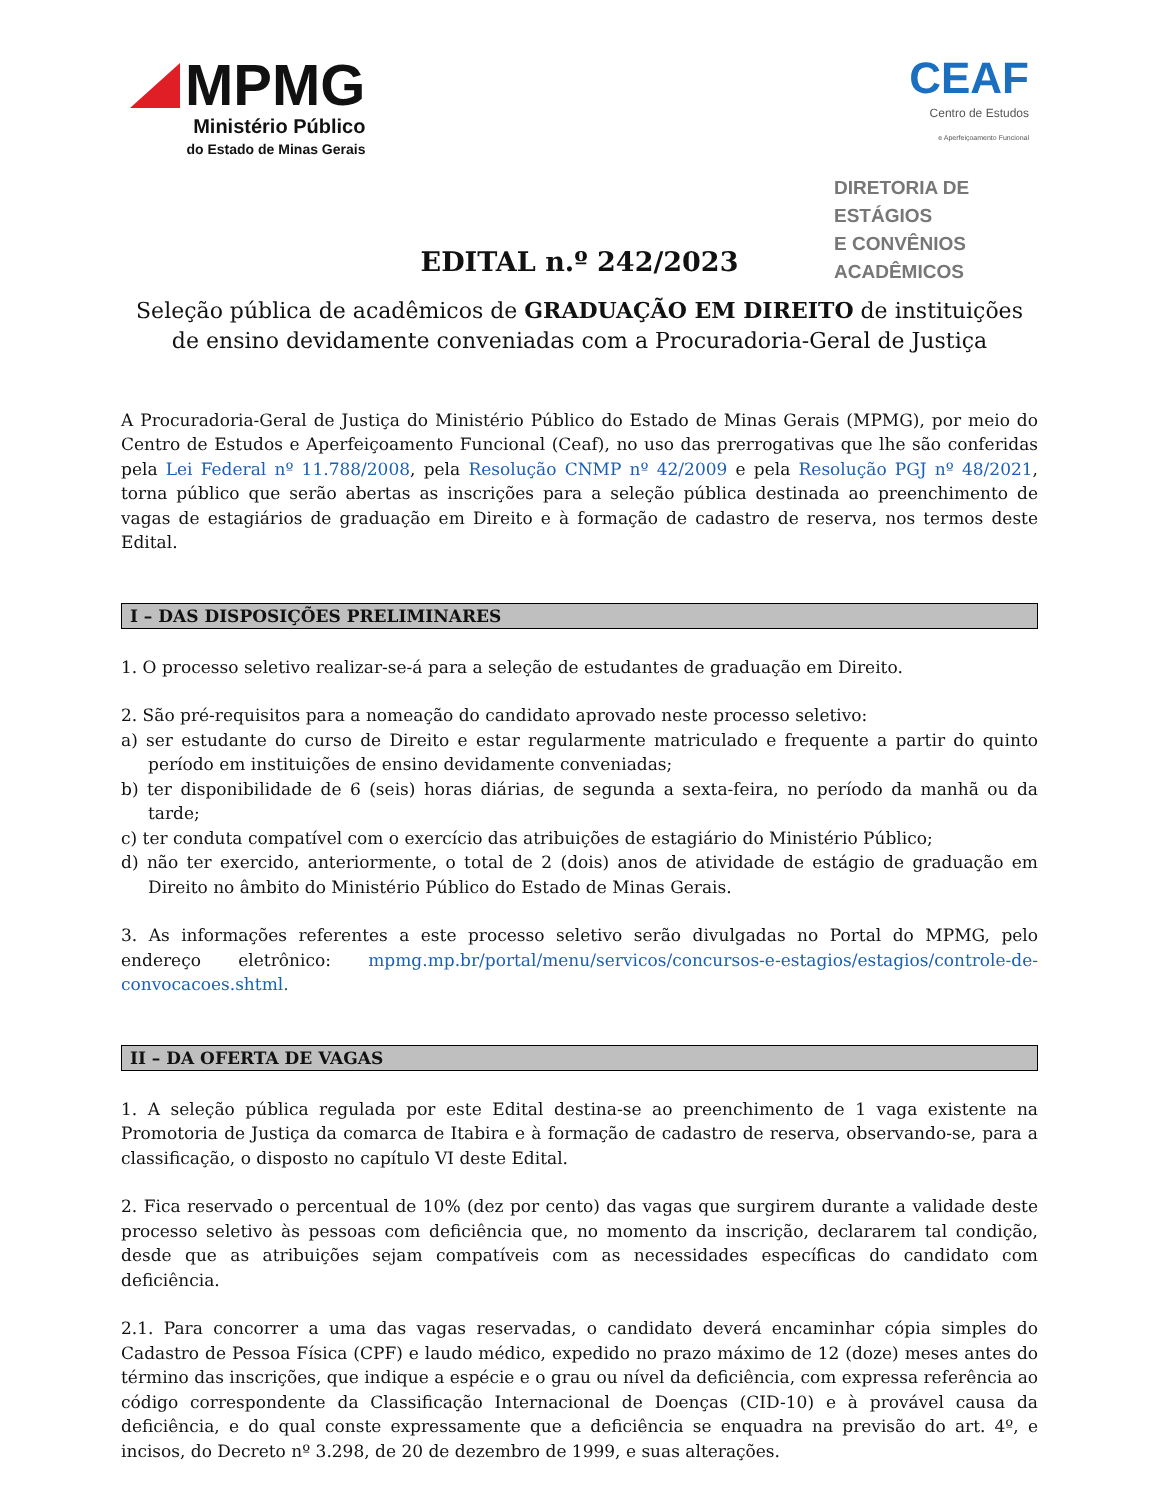MPMG
Ministério Público
do Estado de Minas Gerais
CEAF
Centro de Estudos
e Aperfeiçoamento Funcional
DIRETORIA DE ESTÁGIOS
E CONVÊNIOS ACADÊMICOS
EDITAL n.º 242/2023
Seleção pública de acadêmicos de GRADUAÇÃO EM DIREITO de instituições de ensino devidamente conveniadas com a Procuradoria-Geral de Justiça
A Procuradoria-Geral de Justiça do Ministério Público do Estado de Minas Gerais (MPMG), por meio do Centro de Estudos e Aperfeiçoamento Funcional (Ceaf), no uso das prerrogativas que lhe são conferidas pela Lei Federal nº 11.788/2008, pela Resolução CNMP nº 42/2009 e pela Resolução PGJ nº 48/2021, torna público que serão abertas as inscrições para a seleção pública destinada ao preenchimento de vagas de estagiários de graduação em Direito e à formação de cadastro de reserva, nos termos deste Edital.
I – DAS DISPOSIÇÕES PRELIMINARES
1. O processo seletivo realizar-se-á para a seleção de estudantes de graduação em Direito.
2. São pré-requisitos para a nomeação do candidato aprovado neste processo seletivo:
a) ser estudante do curso de Direito e estar regularmente matriculado e frequente a partir do quinto período em instituições de ensino devidamente conveniadas;
b) ter disponibilidade de 6 (seis) horas diárias, de segunda a sexta-feira, no período da manhã ou da tarde;
c) ter conduta compatível com o exercício das atribuições de estagiário do Ministério Público;
d) não ter exercido, anteriormente, o total de 2 (dois) anos de atividade de estágio de graduação em Direito no âmbito do Ministério Público do Estado de Minas Gerais.
3. As informações referentes a este processo seletivo serão divulgadas no Portal do MPMG, pelo endereço eletrônico: mpmg.mp.br/portal/menu/servicos/concursos-e-estagios/estagios/controle-de-convocacoes.shtml.
II – DA OFERTA DE VAGAS
1. A seleção pública regulada por este Edital destina-se ao preenchimento de 1 vaga existente na Promotoria de Justiça da comarca de Itabira e à formação de cadastro de reserva, observando-se, para a classificação, o disposto no capítulo VI deste Edital.
2. Fica reservado o percentual de 10% (dez por cento) das vagas que surgirem durante a validade deste processo seletivo às pessoas com deficiência que, no momento da inscrição, declararem tal condição, desde que as atribuições sejam compatíveis com as necessidades específicas do candidato com deficiência.
2.1. Para concorrer a uma das vagas reservadas, o candidato deverá encaminhar cópia simples do Cadastro de Pessoa Física (CPF) e laudo médico, expedido no prazo máximo de 12 (doze) meses antes do término das inscrições, que indique a espécie e o grau ou nível da deficiência, com expressa referência ao código correspondente da Classificação Internacional de Doenças (CID-10) e à provável causa da deficiência, e do qual conste expressamente que a deficiência se enquadra na previsão do art. 4º, e incisos, do Decreto nº 3.298, de 20 de dezembro de 1999, e suas alterações.